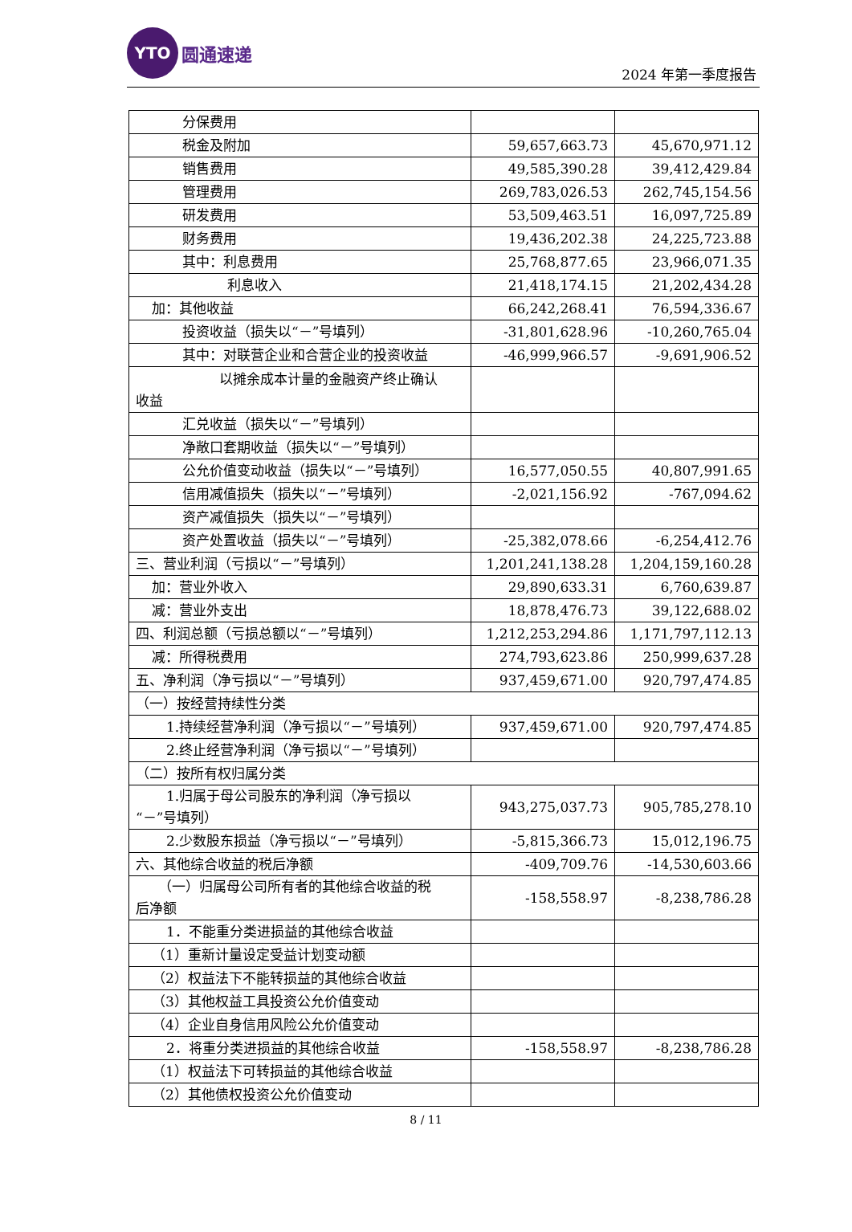YTO
圆通速递
2024 年第一季度报告
| 分保费用 | | |
| 税金及附加 | 59,657,663.73 | 45,670,971.12 |
| 销售费用 | 49,585,390.28 | 39,412,429.84 |
| 管理费用 | 269,783,026.53 | 262,745,154.56 |
| 研发费用 | 53,509,463.51 | 16,097,725.89 |
| 财务费用 | 19,436,202.38 | 24,225,723.88 |
| 其中：利息费用 | 25,768,877.65 | 23,966,071.35 |
| 利息收入 | 21,418,174.15 | 21,202,434.28 |
| 加：其他收益 | 66,242,268.41 | 76,594,336.67 |
| 投资收益（损失以“－”号填列） | -31,801,628.96 | -10,260,765.04 |
| 其中：对联营企业和合营企业的投资收益 | -46,999,966.57 | -9,691,906.52 |
| 以摊余成本计量的金融资产终止确认 收益 | | |
| 汇兑收益（损失以“－”号填列） | | |
| 净敞口套期收益（损失以“－”号填列） | | |
| 公允价值变动收益（损失以“－”号填列） | 16,577,050.55 | 40,807,991.65 |
| 信用减值损失（损失以“－”号填列） | -2,021,156.92 | -767,094.62 |
| 资产减值损失（损失以“－”号填列） | | |
| 资产处置收益（损失以“－”号填列） | -25,382,078.66 | -6,254,412.76 |
| 三、营业利润（亏损以“－”号填列） | 1,201,241,138.28 | 1,204,159,160.28 |
| 加：营业外收入 | 29,890,633.31 | 6,760,639.87 |
| 减：营业外支出 | 18,878,476.73 | 39,122,688.02 |
| 四、利润总额（亏损总额以“－”号填列） | 1,212,253,294.86 | 1,171,797,112.13 |
| 减：所得税费用 | 274,793,623.86 | 250,999,637.28 |
| 五、净利润（净亏损以“－”号填列） | 937,459,671.00 | 920,797,474.85 |
| （一）按经营持续性分类 | | |
| 1.持续经营净利润（净亏损以“－”号填列） | 937,459,671.00 | 920,797,474.85 |
| 2.终止经营净利润（净亏损以“－”号填列） | | |
| （二）按所有权归属分类 | | |
| 1.归属于母公司股东的净利润（净亏损以 “－”号填列） | 943,275,037.73 | 905,785,278.10 |
| 2.少数股东损益（净亏损以“－”号填列） | -5,815,366.73 | 15,012,196.75 |
| 六、其他综合收益的税后净额 | -409,709.76 | -14,530,603.66 |
| （一）归属母公司所有者的其他综合收益的税 后净额 | -158,558.97 | -8,238,786.28 |
| 1．不能重分类进损益的其他综合收益 | | |
| （1）重新计量设定受益计划变动额 | | |
| （2）权益法下不能转损益的其他综合收益 | | |
| （3）其他权益工具投资公允价值变动 | | |
| （4）企业自身信用风险公允价值变动 | | |
| 2．将重分类进损益的其他综合收益 | -158,558.97 | -8,238,786.28 |
| （1）权益法下可转损益的其他综合收益 | | |
| （2）其他债权投资公允价值变动 | | |
8 / 11